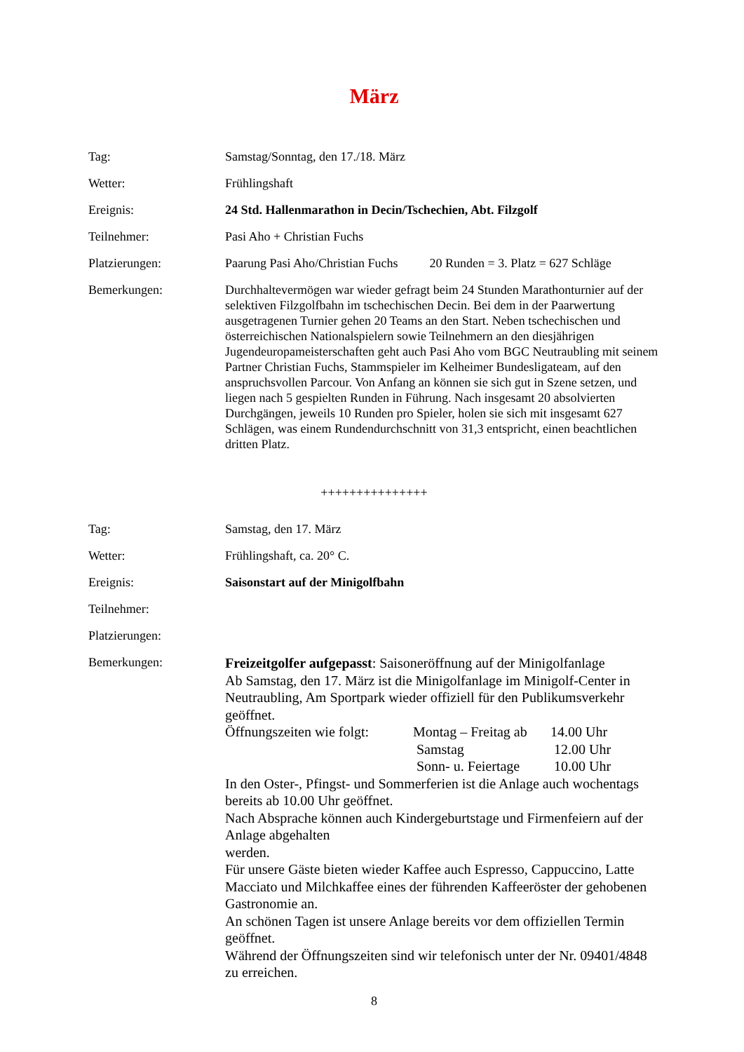März
Tag: Samstag/Sonntag, den 17./18. März
Wetter: Frühlingshaft
Ereignis: 24 Std. Hallenmarathon in Decin/Tschechien, Abt. Filzgolf
Teilnehmer: Pasi Aho + Christian Fuchs
Platzierungen: Paarung Pasi Aho/Christian Fuchs 20 Runden = 3. Platz = 627 Schläge
Bemerkungen: Durchhaltevermögen war wieder gefragt beim 24 Stunden Marathonturnier auf der selektiven Filzgolfbahn im tschechischen Decin. Bei dem in der Paarwertung ausgetragenen Turnier gehen 20 Teams an den Start. Neben tschechischen und österreichischen Nationalspielern sowie Teilnehmern an den diesjährigen Jugendeuropameisterschaften geht auch Pasi Aho vom BGC Neutraubling mit seinem Partner Christian Fuchs, Stammspieler im Kelheimer Bundesligateam, auf den anspruchsvollen Parcour. Von Anfang an können sie sich gut in Szene setzen, und liegen nach 5 gespielten Runden in Führung. Nach insgesamt 20 absolvierten Durchgängen, jeweils 10 Runden pro Spieler, holen sie sich mit insgesamt 627 Schlägen, was einem Rundendurchschnitt von 31,3 entspricht, einen beachtlichen dritten Platz.
+++++++++++++++
Tag: Samstag, den 17. März
Wetter: Frühlingshaft, ca. 20° C.
Ereignis: Saisonstart auf der Minigolfbahn
Teilnehmer:
Platzierungen:
Bemerkungen:
Freizeitgolfer aufgepasst: Saisoneröffnung auf der Minigolfanlage
Ab Samstag, den 17. März ist die Minigolfanlage im Minigolf-Center in Neutraubling, Am Sportpark wieder offiziell für den Publikumsverkehr geöffnet.
| Öffnungszeiten wie folgt: | Montag – Freitag ab | 14.00 Uhr |
| | Samstag | 12.00 Uhr |
| | Sonn- u. Feiertage | 10.00 Uhr |
In den Oster-, Pfingst- und Sommerferien ist die Anlage auch wochentags bereits ab 10.00 Uhr geöffnet.
Nach Absprache können auch Kindergeburtstage und Firmenfeiern auf der Anlage abgehalten
werden.
Für unsere Gäste bieten wieder Kaffee auch Espresso, Cappuccino, Latte Macciato und Milchkaffee eines der führenden Kaffeeröster der gehobenen Gastronomie an.
An schönen Tagen ist unsere Anlage bereits vor dem offiziellen Termin geöffnet.
Während der Öffnungszeiten sind wir telefonisch unter der Nr. 09401/4848 zu erreichen.
8